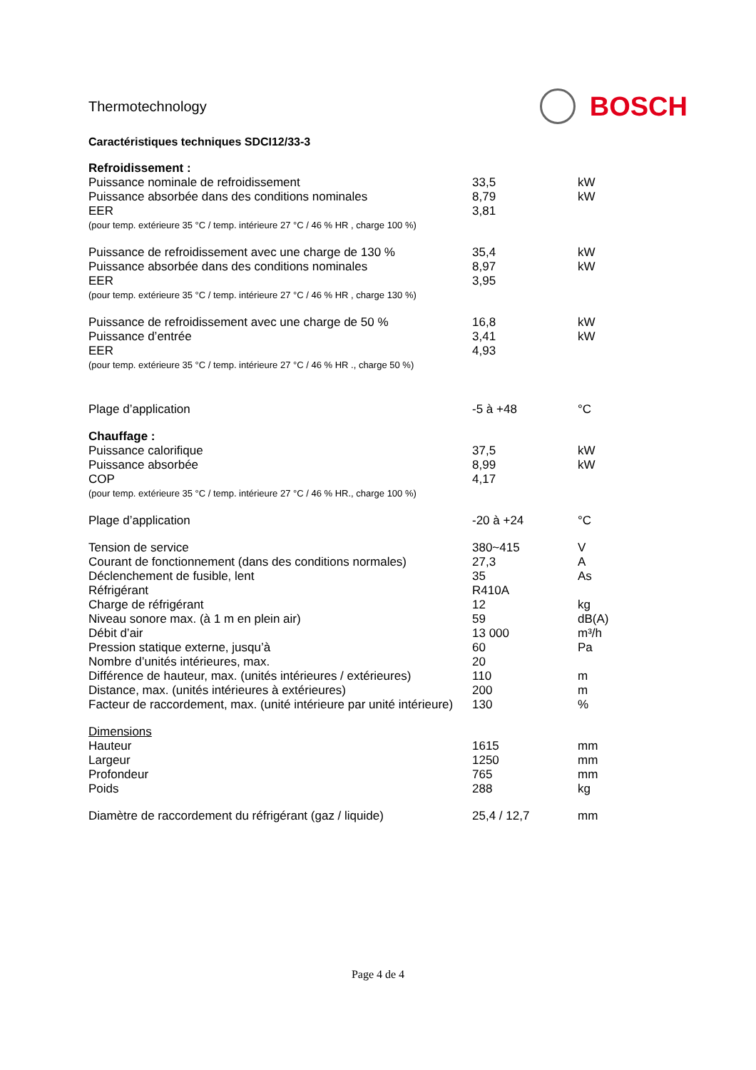Thermotechnology BOSCH
Caractéristiques techniques SDCI12/33-3
| Refroidissement : | | |
| Puissance nominale de refroidissement | 33,5 | kW |
| Puissance absorbée dans des conditions nominales | 8,79 | kW |
| EER | 3,81 | |
| (pour temp. extérieure 35 °C / temp. intérieure 27 °C / 46 % HR , charge 100 %) | | |
| Puissance de refroidissement avec une charge de 130 % | 35,4 | kW |
| Puissance absorbée dans des conditions nominales | 8,97 | kW |
| EER | 3,95 | |
| (pour temp. extérieure 35 °C / temp. intérieure 27 °C / 46 % HR , charge 130 %) | | |
| Puissance de refroidissement avec une charge de 50 % | 16,8 | kW |
| Puissance d’entrée | 3,41 | kW |
| EER | 4,93 | |
| (pour temp. extérieure 35 °C / temp. intérieure 27 °C / 46 % HR ., charge 50 %) | | |
| Plage d’application | -5 à +48 | °C |
| Chauffage : | | |
| Puissance calorifique | 37,5 | kW |
| Puissance absorbée | 8,99 | kW |
| COP | 4,17 | |
| (pour temp. extérieure 35 °C / temp. intérieure 27 °C / 46 % HR., charge 100 %) | | |
| Plage d’application | -20 à +24 | °C |
| Tension de service | 380~415 | V |
| Courant de fonctionnement (dans des conditions normales) | 27,3 | A |
| Déclenchement de fusible, lent | 35 | As |
| Réfrigérant | R410A | |
| Charge de réfrigérant | 12 | kg |
| Niveau sonore max. (à 1 m en plein air) | 59 | dB(A) |
| Débit d’air | 13 000 | m³/h |
| Pression statique externe, jusqu’à | 60 | Pa |
| Nombre d’unités intérieures, max. | 20 | |
| Différence de hauteur, max. (unités intérieures / extérieures) | 110 | m |
| Distance, max. (unités intérieures à extérieures) | 200 | m |
| Facteur de raccordement, max. (unité intérieure par unité intérieure) | 130 | % |
| Dimensions | | |
| Hauteur | 1615 | mm |
| Largeur | 1250 | mm |
| Profondeur | 765 | mm |
| Poids | 288 | kg |
| Diamètre de raccordement du réfrigérant (gaz / liquide) | 25,4 / 12,7 | mm |
Page 4 de 4